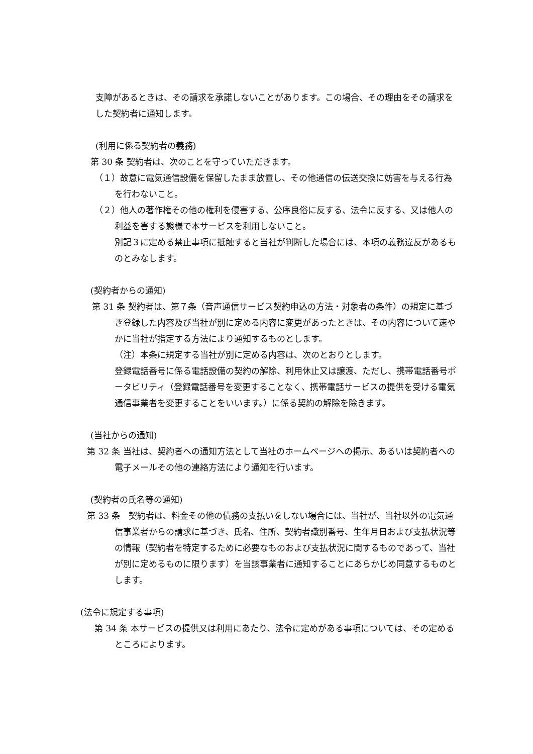支障があるときは、その請求を承諾しないことがあります。この場合、その理由をその請求をした契約者に通知します。
(利用に係る契約者の義務)
第 30 条 契約者は、次のことを守っていただきます。
（１）故意に電気通信設備を保留したまま放置し、その他通信の伝送交換に妨害を与える行為を行わないこと。
（２）他人の著作権その他の権利を侵害する、公序良俗に反する、法令に反する、又は他人の利益を害する態様で本サービスを利用しないこと。
別記３に定める禁止事項に抵触すると当社が判断した場合には、本項の義務違反があるものとみなします。
(契約者からの通知)
第 31 条 契約者は、第７条（音声通信サービス契約申込の方法・対象者の条件）の規定に基づき登録した内容及び当社が別に定める内容に変更があったときは、その内容について速やかに当社が指定する方法により通知するものとします。
（注）本条に規定する当社が別に定める内容は、次のとおりとします。
登録電話番号に係る電話設備の契約の解除、利用休止又は譲渡、ただし、携帯電話番号ポータビリティ（登録電話番号を変更することなく、携帯電話サービスの提供を受ける電気通信事業者を変更することをいいます。）に係る契約の解除を除きます。
(当社からの通知)
第 32 条 当社は、契約者への通知方法として当社のホームページへの掲示、あるいは契約者への電子メールその他の連絡方法により通知を行います。
(契約者の氏名等の通知)
第 33 条　契約者は、料金その他の債務の支払いをしない場合には、当社が、当社以外の電気通信事業者からの請求に基づき、氏名、住所、契約者識別番号、生年月日および支払状況等の情報（契約者を特定するために必要なものおよび支払状況に関するものであって、当社が別に定めるものに限ります）を当該事業者に通知することにあらかじめ同意するものとします。
(法令に規定する事項)
第 34 条 本サービスの提供又は利用にあたり、法令に定めがある事項については、その定めるところによります。